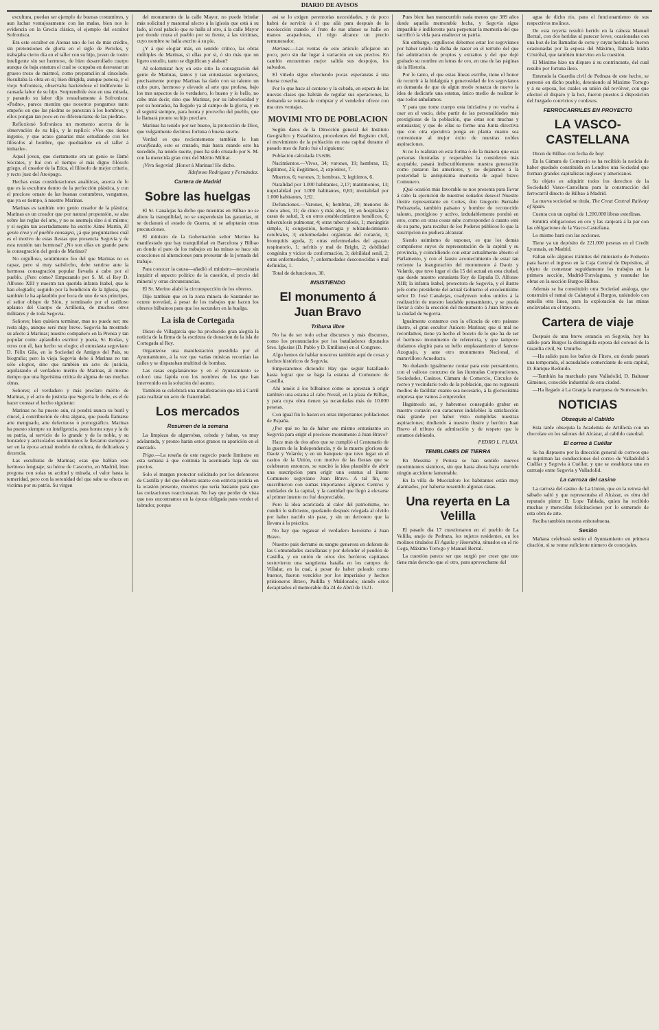DIARIO DE AVISOS
escultura, puedan ser ejemplo de buenas costumbres, y aun luchar ventajosamente con las malas, bien nos lo evidencia en la Grecia clásica, el ejemplo del escultor Sofronisca.
Era este escultor en Atenas uno de los de más crédito, sin pretensiones de gloria en el siglo de Pericles, y trabajaba cierto día en el taller con su hijo, joven de rostro inteligente sin ser hermoso, de bien desarrollado cuerpo aunque de baja estatura el cual se ocupaba en desvastar un grueso trozo de mármol, como preparación al cincelado. Resultaba la obra en sí; bien dirigida, aunque penosa, y el viejo Sofronisca, observaba haciéndose el indiferente la cansada labor de su hijo. Sorprendióle éste en una mirada, y parando su labor dijo resueltamente á Sofronisca: «Padre», parece mentira que nosotros pongamos tanto empeño en que las piedras se parezcan á los hombres, y ellos pongan tan poco en no diferenciarse de las piedras».
Reflexionó Sofronisca un momento acerca de la observación de su hijo, y le replicó: «Veo que tienes ingenio, y que acaso ganarías más estudiando con los filósofos al hombre, que quednádote en el taller á imitarle».
Aquel joven, que ciertamente era un genio se llamó Sócrates, y fué con el tiempo el más digno filósofo griego, el creador de la Etica, el filósofo de mejor criterio, y recto juez del Areópago.
Hechas estas consideraciones analíticas, acerca de lo que es la escultura dentro de la perfección plástica, y con el precioso ornato de las buenas costumbres, vengamos, que ya es tiempo, á nuestro Marinas.
Marinas es también otro genio creador de la plástica; Marinas es un creador que por natural propensión, se alza sobre las reglas del arte, y no se asemeja sino á sí mismo; y si según tan acertadamente ha escrito Aimé Martín, El genio crea y el pueblo consagra, ¿á qué preguntarnos cuál es el motivo de estas fiestas que presencia Segovia y de esta reunión tan hermosa? ¿No son ellas en grande parte la consagración del genio de Marinas?
No orgulloso, sentimiento feo del que Marinas no es capaz, pero sí muy satisfecho, debe sentirse ante la hermosa consagración popular llevada á cabo por el pueblo. ¿Pero cómo? Empezando por S. M. el Rey D. Alfonso XIII y nuestra tan querida infanta Isabel, que le han elogiado; seguido por la bendición de la Iglesia, que también le ha aplaudido por boca de uno de sus príncipes, el señor obispo de Sión, y terminado por el cariñoso aplauso del Cuerpo de Artillería, de muchos otros militares y de toda Segovia.
Señores; bien quisiera terminar, mas no puede ser; me resta algo, aunque seré muy breve. Segovia ha mostrado su afecto á Marinas; nuestro compañero en la Prensa y tan popular como aplaudido escritor y poeta, Sr. Rodao, y otros con él, han hecho su elogio; el entusiasta segoviano D. Félix Gila, en la Sociedad de Amigos del País, su biografía; pero la vieja Segovia debe á Marinas no tan sólo elogios, sino que también un acto de justicia, aquilatando el verdadero mérito de Marinas, al mismo tiempo que una ligerísima crítica de alguna de sus muchas obras.
Señores; el verdadero y más preclaro mérito de Marinas, y el acto de justicia que Segovia le debe, es el de hacer constar el hecho siguiente:
Marinas no ha puesto aún, ni pondrá nunca su buril y cincel, á contribución de obra alguna, que pueda llamarse arte menguado, arte defectuoso ó pornográfico. Marinas ha puesto siempre su inteligencia, para honra suya y la de su patria, al servicio de lo grande y de lo noble, y su honradez y acrisolados sentimientos le llevaron siempre á ser en la época actual modelo de cultura, de delicadeza y decencia.
Las esculturas de Marinas; esas que hablan este hermoso lenguaje; su héroe de Cascorro, en Madrid, bien pregona con solas su actitud y mirada, el valor hasta la temeridad, pero con la serenidad del que sabe se ofrece en víctima por su patria. Su virgen
del monumento de la calle Mayor, no puede brindar más solicitud y maternal afecto á la iglesia que está á su lado, al real palacio que se halla al otro, á la calle Mayor por donde cruza el pueblo por su frente, á las víctimas, cuyo nombre se halla escrito á su pie.
¿Y á qué elogiar más, en sentido crítico, las obras múltiples de Marinas, si ellas por sí, ó sin más que un ligero estudio, tanto se dignifican y alaban?
Al solemnizar hoy en este sitio la consagración del genio de Marinas, tantos y tan entusiastas segovianos, precisamente porque Marinas ha dado con su talento un culto puro, hermoso y elevado al arte que profesa, bajo los tres aspectos de lo verdadero, lo bueno y lo bello, no cabe más decir, sino que Marinas, por su laboriosidad y por su honradez, ha llegado ya al campo de la gloria, y en él seguirá siempre, para honra y provecho del pueblo, que le llamará pronto su hijo preclaro.
Marinas ha tenido por ser bueno, la protección de Dios, que vulgarmente decimos fortuna ó buena suerte.
Verdad es que recientemente también le han crucificado, esto es cruzado, más hasta cuando esto ha sucedido, ha tenido suerte, pues ha sido cruzado por S. M. con la merecida gran cruz del Mérito Militar.
¡Viva Segovia! ¡Honor á Marinas! He dicho.
Ildefonso Rodríguez y Fernández.
Cartera de Madrid
Sobre las huelgas
El Sr. Canalejas ha dicho que mientras en Bilbao no se altere la tranquilidad, no se suspenderán las garantías, ni se declarará el estado de Guerra, ni se adoptarán otras precauciones.
El ministro de la Gobernación señor Merino ha manifestado que hay tranquilidad en Barcelona y Bilbao en donde el paro de los trabajos en las minas se hace sin coacciones ni alteraciones para protestar de la jornada del trabajo.
Para conocer la causa—añadió el ministro—necesitaría inquirir el aspecto político de la cuestión, el precio del mineral y otras circunstancias.
El Sr. Merino alabó la circunspección de los obreros.
Dijo también que en la zona minera de Santander no ocurre novedad, á pesar de los trabajos que hacen los obreros bilbaínos para que los secunden en la huelga.
La isla de Cortegada
Dicen de Villagarcía que ha producido gran alegría la noticia de la firma de la escritura de donacion de la isla de Cortegada al Rey.
Organizóse una manifestación presidida por el Ayuntamiento, á la vez que varias músicas recorrían las calles y se disparaban multitud de bombas.
Las casas engalanáronse y en el Ayuntamiento se colocó una lápida con los nombres de los que han intervenido en la solución del asunto.
También se celebrará una manifestación que irá á Carril para realizar un acto de fraternidad.
Los mercados
Resumen de la semana
La limpieza de algarrobas, cebada y habas, va muy adelantada, y pronto harán estos granos su aparición en el mercado.
Trigo.—La reseña de este negocio puede limitarse en esta semana á que continúa la acentuada baja de sus precios.
Solo el margen protector solicitado por los defensores de Castilla y del que debiera usarse con estricta justicia en la ocasión presente, creemos que sería bastante para que las cotizaciones reaccionaran. No hay que perder de vista que nos encontramos en la época obligada para vender el labrador, porque
así se lo exigen perentorias necesidades, y de poco habrá de servirle á él que allá para después de la recolección cuando el fruto de sus afanes se halle en manos acapadoras, el trigo alcance un precio remunerador.
Harinas.—Las ventas de este artículo aflojaron un poco, pero sin dar lugar á variación en sus precios. En cambio encuentran mejor salida sus despojos, los salvados.
El viñedo sigue ofreciendo pocas esperanzas á una buena cosecha.
Por lo que hace al centeno y la cebada, en espera de las nuevas clases que habrán de regular sus operaciones, la demanda se retrasa de comprar y el vendedor ofrece con ma ores ventajas.
MOVIMI NTO DE POBLACION
Según datos de la Dirección general del Instituto Geográfico y Estadístico, procedentes del Registro civil, el movimiento de la población en esta capital durante el pasado mes de Junio fué el siguiente:
Población calculada 15.636.
Nacimientos.—Vivos, 34; varones, 19; hembras, 15; legítimos, 25; ilegítimos, 2; expósitos, 7.
Muertos, 6; varones, 3; hembras, 3; legítimos, 6.
Natalidad por 1.000 habitantes, 2,17; matrimonios, 13; nupcialidad por 1.000 habitantes, 0,83; mortalidad por 1.000 habitantes, 1,92.
Defunciones.—Varones, 6; hembras, 20; menores de cinco años, 11; de cinco y más años, 19; en hospitales y casas de salud, 3; en otros establecimientos benéficos, 6; tuberculosis pulmonar, 4; otras tuberculosis, 1; meningitis simple, 1; congestión, hemorragia y reblandecimiento cerebrales, 3; enfermedades orgánicas del corazón, 3; bronquitis aguda, 2; otras enfermedades del aparato respiratorio, 1; nefritis y mal de Bright, 2; debilidad congénita y vicios de conformación, 3; debilidad senil, 2; otras enfermedades, 7; enfermedades desconocidas ó mal definidas, 1.
Total de defunciones, 30.
INSISTIENDO
El monumento á Juan Bravo
Tribuna libre
No ha de ser todo echar discursos y más discursos, como los pronunciados por los batalladores diputados Sres. Iglesias (D. Pablo y D. Emiliano) en el Congreso.
Algo hemos de hablar nosotros también aquí de cosas y hechos históricos de Segovia.
Empezaremos diciendo: Hay que seguir batallando hasta lograr que se haga la estatua al Comunero de Castilla.
Ahí tenéis á los bilbaínos cómo se aprestan á erigir también una estatua al cabo Noval, en la plaza de Bilbao, y para cuya obra tienen ya recaudadas más de 10.000 pesetas.
Con igual fin lo hacen en otras importantes poblaciones de España.
¿Por qué no ha de haber ese mismo entusiasmo en Segovia para erigir el precioso monumento á Juan Bravo?
Hace más de dos años que se cumplió el Centenario de la guerra de la Independencia, y de la muerte gloriosa de Daoiz y Velarde; y en un banquete que tuvo lugar en el casino de la Unión, con motivo de las fiestas que se celebraron entonces, se suscitó la idea plausible de abrir una suscripción para erigir una estatua al ilustre Comunero segoviano Juan Bravo. A tal fin, se suscribieron con sumas importantes algunos Centros y entidades de la capital, y la cantidad que llegó á elevarse al primer intento no fué despreciable.
Pero la idea acariciada al calor del patriotismo, no cundió lo suficiente, quedando después relegada al olvido por haber nacido sin pase, y sin un derrotero que la llevara á la práctica.
No hay que regatear el verdadero heroísmo á Juan Bravo.
Nuestro país derramó su sangre generosa en defensa de las Comunidades castellanas y por defender el pendón de Castilla, y en unión de otros dos heróicos capitanes sostuvieron una sangrienta batalla en los campos de Villalar, en la cual, á pesar de haber peleado como buenos, fueron vencidos por los imperiales y hechos prisioneros Bravo, Padilla y Maldonado; siendo estos decapitados el memorable día 24 de Abril de 1521.
Pues bien: han transcurrido nada menos que 389 años desde aquella memorable fecha, y Segovia sigue impasible é indiferente para perpetuar la memoria del que sacrificó la vida para enaltecer su patria.
Sin embargo, orgullosos debemos estar los segovianos por haber tenido la dicha de nacer en el terruño del que fué admiración de propios y extraños y del que dejó grabado su nombre en letras de oro, en una de las páginas de la Historia.
Por lo tanto, el que estas líneas escribe, tiene el honor de recurrir á la hidalguía y generosidad de los segovianos en demanda de que de algún modo renazca de nuevo la idea de dedicarle una estatua, único medio de realizar lo que todos anhelamos.
Y para que tome cuerpo esta iniciativa y no vuelva á caer en el vacío, debe partir de las personalidades más prestigiosas de la población, que éstas son muchas y entusiastas; y que de ellas se forme una Junta directiva que con otra ejecutiva ponga en planta cuanto sea conveniente al mejor éxito de nuestras nobles aspiraciones.
Si no lo realizan en esta forma ó de la manera que esas personas ilustradas y respetables la consideren más aceptable, pasará indiscutiblemente nuestra generación como pasaron las anteriores, y no dejaremos á la posteridad la antiquísima memoria de aquel bravo Comunero.
¡Qué ocasión más favorable se nos presenta para llevar á cabo la ejecución de nuestros soñados deseos! Nuestro ilustre representante en Cortes, don Gregorio Bernabé Pedrazuela, también paisano y hombre de reconocido talento, prestigioso y activo, indudablemente pondrá en esto, como en otras cosas sabe corresponder á cuanto esté de su parte, para recabar de los Poderes públicos lo que la suscripción no pudiera alcanzar.
Siendo asímismo de suponer, es que los demás compañeros suyos de representación de la capital y su provincia, y coincidiendo con estar actualmente abierto el Parlamento, y con el fausto acontecimiento de estar tan reciente la inauguración del monumento á Daoiz y Velarde, que tuvo lugar el día 15 del actual en esta ciudad, que desde nuestro entusiasta Rey de España D. Alfonso XIII; la infanta Isabel, protectora de Segovia, y el ilustre jefe como presidente del actual Gobierno el excelentísimo señor D. José Canalejas, coadyuven todos unidos á la realización de nuestro laudable pensamiento, y se pueda llevar á cabo la erección del monumento á Juan Bravo en la ciudad de Segovia.
Igualmente contamos con la eficacia de otro paisano ilustre, el gran escultor Aniceto Marinas; que si mal no recordamos, tiene ya hecho el boceto de lo que ha de ser el hermoso monumento de referencia, y que tampoco dudamos elegirá para su bello emplazamiento el famoso Azoguejo, y ante otro monumento Nacional, el maravilloso Acueducto.
No dudando igualmente contar para este pensamiento, con el valioso concurso de las ilustradas Corporaciones, Sociedades, Casinos, Cámara de Comercio, Círculos de recreo y vecindario todo de la población, que no regateará medios de facilitar cuanto sea necesario, á la gloriosísima empresa que vamos á emprender.
Hagámoslo así, y habremos conseguido grabar en nuestro corazón con caracteres indelebles la satisfacción más grande por haber visto cumplidas nuestras aspiraciones; rindiendo á nuestro ilustre y heróico Juan Bravo el tributo de admiración y de respeto que le estamos debiendo.
PEDRO L. PLAZA.
TEMBLORES DE TIERRA
En Messina y Perusa se han sentido nuevos movimientos sísmicos, sin que hasta ahora haya ocurrido ningún accidente lamentable.
En la villa de Mucciafore los habitantes están muy alarmados, por haberse resentido algunas casas.
Una reyerta en La Velilla
El pasado día 17 cuestionaron en el pueblo de La Velilla, anejo de Pedraza, los sujetos residentes, en los molinos titulados El Aguila y Honrubia, situados en el río Cega, Máximo Torrego y Manuel Berzal.
La cuestión parece ser que surgió por creer que uno tiene más derecho que el otro, para aprovecharse del
agua de dicho río, para el funcionamiento de sus respectivos molinos.
De esta reyerta resultó herido en la cabeza Manuel Berzal, con dos heridas al parecer leves, ocasionadas con una hoz de las llamadas de corte y cuyas heridas le fueron ocasionadas por la esposa del Máximo, llamada Isidra Cristóbal, que también intervino en la cuestión.
El Máximo hizo un disparo á su contrincante, del cual resultó por fortuna ileso.
Enterada la Guardia civil de Pedraza de este hecho, se personó en dicho pueblo, deteniendo al Máximo Torrego y á su esposa, los cuales en unión del revólver, con que efectuó el disparo y la hoz, fueron puestos á disposición del Juzgado convictos y confesos.
FERROCARRILES EN PROYECTO
LA VASCO-CASTELLANA
Dicen de Bilbao con fecha de hoy:
En la Cámara de Comercio se ha recibido la noticia de haber quedado constituida en Londres una Sociedad que forman grandes capitalistas ingleses y americanos.
Su objeto es adquirir todos los derechos de la Sociedadd Vasco-Castellana para la construcción del ferrocarril directo de Bilbao á Madrid.
La nueva sociedad se titula, The Creat Central Railway of Spain.
Cuenta con un capital de 1.200.000 libras esterlinas.
Emitirá obligaciones en oro y las canjeará á la par con las obligaciones de la Vasco-Castellana.
Lo mismo hará con las acciones.
Tiene ya un depósito de 221.000 pesetas en el Credit Lyonnais, en Madrid.
Faltan sólo algunos trámites del ministerio de Fomento para hacer el ingreso en la Caja Central de Depósitos, al objeto de comenzar seguidamente los trabajos en la primera sección, Madrid-Torrelaguna, y reanudar las obras en la sección Burgos-Bilbao.
Además se ha constituido otra Sociedad análoga, que construirá el ramal de Calatayud á Burgos, uniéndolo con aquella otra línea, para la explotación de las minas enclavadas en el trayecto.
Cartera de viaje
Después de una breve estancia en Segovia, hoy ha salido para Burgos la distinguida esposa del coronel de la Guardia civil, Sr. Unturbe.
—Ha salido para los baños de Fitero, en donde pasará una temporada, el acaudalado comerciante de esta capital, D. Enrique Redondo.
—También ha marchado para Valladolid, D. Baltasar Giménez, conocido industrial de esta ciudad.
—Ha llegado á La Granja la marquesa de Somosancho.
NOTICIAS
Obsequio al Cabildo
Esta tarde obsequia la Academia de Artillería con un chocolate en los salones del Alcázar, al cabildo catedral.
El correo á Cuéllar
Se ha dispuesto por la dirección general de correos que se supriman las conducciones del correo de Valladolid á Cuéllar y Segovia á Cuéllar, y que se establezca una en carruaje entre Segovia y Valladolid.
La carroza del casino
La carroza del casino de La Unión, que en la retreta del sábado salió y que representaba el Alcázar, es obra del reputado pintor D. Lope Tablada, quien ha recibido muchas y merecidas felicitaciones por lo esmerado de esta obra de arte.
Reciba también nuestra enhorabuena.
Sesión
Mañana celebrará sesión el Ayuntamiento en primera citación, si se reune suficiente número de concejales.